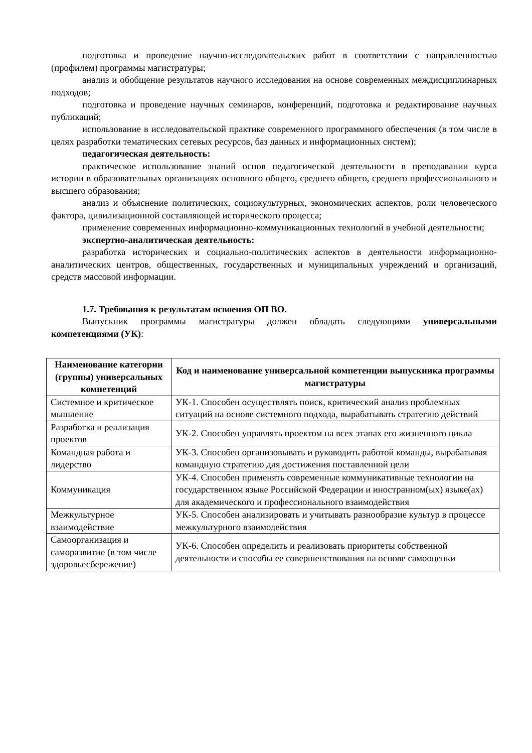подготовка и проведение научно-исследовательских работ в соответствии с направленностью (профилем) программы магистратуры;
анализ и обобщение результатов научного исследования на основе современных междисциплинарных подходов;
подготовка и проведение научных семинаров, конференций, подготовка и редактирование научных публикаций;
использование в исследовательской практике современного программного обеспечения (в том числе в целях разработки тематических сетевых ресурсов, баз данных и информационных систем);
педагогическая деятельность:
практическое использование знаний основ педагогической деятельности в преподавании курса истории в образовательных организациях основного общего, среднего общего, среднего профессионального и высшего образования;
анализ и объяснение политических, социокультурных, экономических аспектов, роли человеческого фактора, цивилизационной составляющей исторического процесса;
применение современных информационно-коммуникационных технологий в учебной деятельности;
экспертно-аналитическая деятельность:
разработка исторических и социально-политических аспектов в деятельности информационно-аналитических центров, общественных, государственных и муниципальных учреждений и организаций, средств массовой информации.
1.7. Требования к результатам освоения ОП ВО.
Выпускник программы магистратуры должен обладать следующими универсальными компетенциями (УК):
| Наименование категории (группы) универсальных компетенций | Код и наименование универсальной компетенции выпускника программы магистратуры |
| --- | --- |
| Системное и критическое мышление | УК-1. Способен осуществлять поиск, критический анализ проблемных ситуаций на основе системного подхода, вырабатывать стратегию действий |
| Разработка и реализация проектов | УК-2. Способен управлять проектом на всех этапах его жизненного цикла |
| Командная работа и лидерство | УК-3. Способен организовывать и руководить работой команды, вырабатывая командную стратегию для достижения поставленной цели |
| Коммуникация | УК-4. Способен применять современные коммуникативные технологии на государственном языке Российской Федерации и иностранном(ых) языке(ах) для академического и профессионального взаимодействия |
| Межкультурное взаимодействие | УК-5. Способен анализировать и учитывать разнообразие культур в процессе межкультурного взаимодействия |
| Самоорганизация и саморазвитие (в том числе здоровьесбережение) | УК-6. Способен определить и реализовать приоритеты собственной деятельности и способы ее совершенствования на основе самооценки |